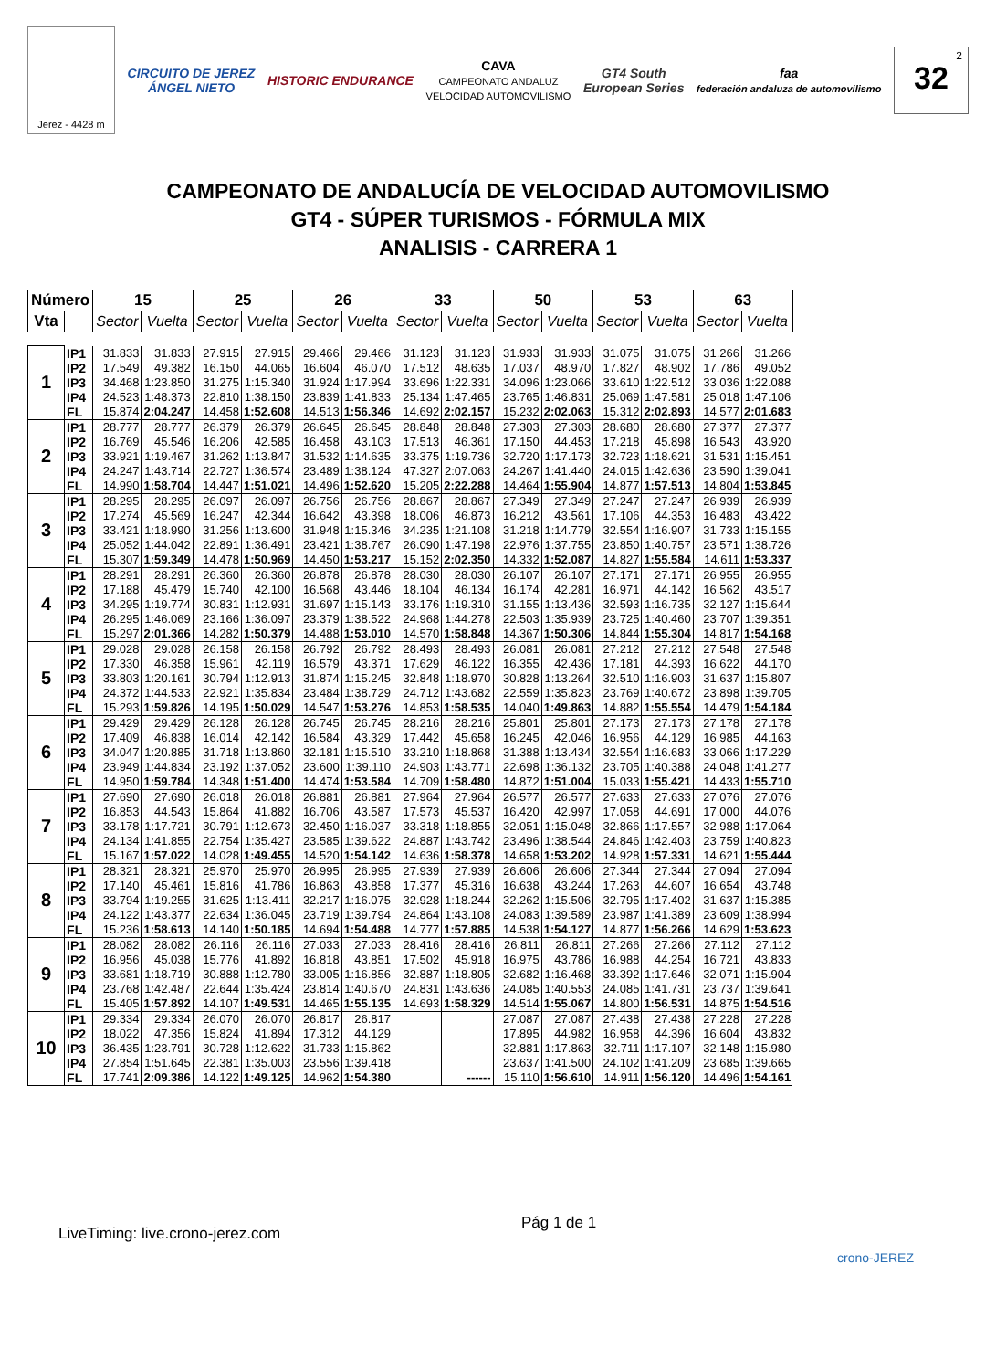Jerez - 4428 m
CIRCUITO DE JEREZ
ÁNGEL NIETO
HISTORIC ENDURANCE
CAVA
CAMPEONATO ANDALUZ
VELOCIDAD AUTOMOVILISMO
GT4 South
European Series
faa
federación andaluza de automovilismo
2
32
CAMPEONATO DE ANDALUCÍA DE VELOCIDAD AUTOMOVILISMO
GT4 - SÚPER TURISMOS - FÓRMULA MIX
ANALISIS - CARRERA 1
| Número | | 15 | | 25 | | 26 | | 33 | | 50 | | 53 | | 63 | |
| --- | --- | --- | --- | --- | --- | --- | --- | --- | --- | --- | --- | --- | --- | --- | --- |
| Vta | | Sector | Vuelta | Sector | Vuelta | Sector | Vuelta | Sector | Vuelta | Sector | Vuelta | Sector | Vuelta | Sector | Vuelta |
| 1 | IP1 | 31.833 | 31.833 | 27.915 | 27.915 | 29.466 | 29.466 | 31.123 | 31.123 | 31.933 | 31.933 | 31.075 | 31.075 | 31.266 | 31.266 |
| | IP2 | 17.549 | 49.382 | 16.150 | 44.065 | 16.604 | 46.070 | 17.512 | 48.635 | 17.037 | 48.970 | 17.827 | 48.902 | 17.786 | 49.052 |
| | IP3 | 34.468 | 1:23.850 | 31.275 | 1:15.340 | 31.924 | 1:17.994 | 33.696 | 1:22.331 | 34.096 | 1:23.066 | 33.610 | 1:22.512 | 33.036 | 1:22.088 |
| | IP4 | 24.523 | 1:48.373 | 22.810 | 1:38.150 | 23.839 | 1:41.833 | 25.134 | 1:47.465 | 23.765 | 1:46.831 | 25.069 | 1:47.581 | 25.018 | 1:47.106 |
| | FL | 15.874 | 2:04.247 | 14.458 | 1:52.608 | 14.513 | 1:56.346 | 14.692 | 2:02.157 | 15.232 | 2:02.063 | 15.312 | 2:02.893 | 14.577 | 2:01.683 |
| 2 | IP1 | 28.777 | 28.777 | 26.379 | 26.379 | 26.645 | 26.645 | 28.848 | 28.848 | 27.303 | 27.303 | 28.680 | 28.680 | 27.377 | 27.377 |
| | IP2 | 16.769 | 45.546 | 16.206 | 42.585 | 16.458 | 43.103 | 17.513 | 46.361 | 17.150 | 44.453 | 17.218 | 45.898 | 16.543 | 43.920 |
| | IP3 | 33.921 | 1:19.467 | 31.262 | 1:13.847 | 31.532 | 1:14.635 | 33.375 | 1:19.736 | 32.720 | 1:17.173 | 32.723 | 1:18.621 | 31.531 | 1:15.451 |
| | IP4 | 24.247 | 1:43.714 | 22.727 | 1:36.574 | 23.489 | 1:38.124 | 47.327 | 2:07.063 | 24.267 | 1:41.440 | 24.015 | 1:42.636 | 23.590 | 1:39.041 |
| | FL | 14.990 | 1:58.704 | 14.447 | 1:51.021 | 14.496 | 1:52.620 | 15.205 | 2:22.288 | 14.464 | 1:55.904 | 14.877 | 1:57.513 | 14.804 | 1:53.845 |
| 3 | IP1 | 28.295 | 28.295 | 26.097 | 26.097 | 26.756 | 26.756 | 28.867 | 28.867 | 27.349 | 27.349 | 27.247 | 27.247 | 26.939 | 26.939 |
| | IP2 | 17.274 | 45.569 | 16.247 | 42.344 | 16.642 | 43.398 | 18.006 | 46.873 | 16.212 | 43.561 | 17.106 | 44.353 | 16.483 | 43.422 |
| | IP3 | 33.421 | 1:18.990 | 31.256 | 1:13.600 | 31.948 | 1:15.346 | 34.235 | 1:21.108 | 31.218 | 1:14.779 | 32.554 | 1:16.907 | 31.733 | 1:15.155 |
| | IP4 | 25.052 | 1:44.042 | 22.891 | 1:36.491 | 23.421 | 1:38.767 | 26.090 | 1:47.198 | 22.976 | 1:37.755 | 23.850 | 1:40.757 | 23.571 | 1:38.726 |
| | FL | 15.307 | 1:59.349 | 14.478 | 1:50.969 | 14.450 | 1:53.217 | 15.152 | 2:02.350 | 14.332 | 1:52.087 | 14.827 | 1:55.584 | 14.611 | 1:53.337 |
| 4 | IP1 | 28.291 | 28.291 | 26.360 | 26.360 | 26.878 | 26.878 | 28.030 | 28.030 | 26.107 | 26.107 | 27.171 | 27.171 | 26.955 | 26.955 |
| | IP2 | 17.188 | 45.479 | 15.740 | 42.100 | 16.568 | 43.446 | 18.104 | 46.134 | 16.174 | 42.281 | 16.971 | 44.142 | 16.562 | 43.517 |
| | IP3 | 34.295 | 1:19.774 | 30.831 | 1:12.931 | 31.697 | 1:15.143 | 33.176 | 1:19.310 | 31.155 | 1:13.436 | 32.593 | 1:16.735 | 32.127 | 1:15.644 |
| | IP4 | 26.295 | 1:46.069 | 23.166 | 1:36.097 | 23.379 | 1:38.522 | 24.968 | 1:44.278 | 22.503 | 1:35.939 | 23.725 | 1:40.460 | 23.707 | 1:39.351 |
| | FL | 15.297 | 2:01.366 | 14.282 | 1:50.379 | 14.488 | 1:53.010 | 14.570 | 1:58.848 | 14.367 | 1:50.306 | 14.844 | 1:55.304 | 14.817 | 1:54.168 |
| 5 | IP1 | 29.028 | 29.028 | 26.158 | 26.158 | 26.792 | 26.792 | 28.493 | 28.493 | 26.081 | 26.081 | 27.212 | 27.212 | 27.548 | 27.548 |
| | IP2 | 17.330 | 46.358 | 15.961 | 42.119 | 16.579 | 43.371 | 17.629 | 46.122 | 16.355 | 42.436 | 17.181 | 44.393 | 16.622 | 44.170 |
| | IP3 | 33.803 | 1:20.161 | 30.794 | 1:12.913 | 31.874 | 1:15.245 | 32.848 | 1:18.970 | 30.828 | 1:13.264 | 32.510 | 1:16.903 | 31.637 | 1:15.807 |
| | IP4 | 24.372 | 1:44.533 | 22.921 | 1:35.834 | 23.484 | 1:38.729 | 24.712 | 1:43.682 | 22.559 | 1:35.823 | 23.769 | 1:40.672 | 23.898 | 1:39.705 |
| | FL | 15.293 | 1:59.826 | 14.195 | 1:50.029 | 14.547 | 1:53.276 | 14.853 | 1:58.535 | 14.040 | 1:49.863 | 14.882 | 1:55.554 | 14.479 | 1:54.184 |
| 6 | IP1 | 29.429 | 29.429 | 26.128 | 26.128 | 26.745 | 26.745 | 28.216 | 28.216 | 25.801 | 25.801 | 27.173 | 27.173 | 27.178 | 27.178 |
| | IP2 | 17.409 | 46.838 | 16.014 | 42.142 | 16.584 | 43.329 | 17.442 | 45.658 | 16.245 | 42.046 | 16.956 | 44.129 | 16.985 | 44.163 |
| | IP3 | 34.047 | 1:20.885 | 31.718 | 1:13.860 | 32.181 | 1:15.510 | 33.210 | 1:18.868 | 31.388 | 1:13.434 | 32.554 | 1:16.683 | 33.066 | 1:17.229 |
| | IP4 | 23.949 | 1:44.834 | 23.192 | 1:37.052 | 23.600 | 1:39.110 | 24.903 | 1:43.771 | 22.698 | 1:36.132 | 23.705 | 1:40.388 | 24.048 | 1:41.277 |
| | FL | 14.950 | 1:59.784 | 14.348 | 1:51.400 | 14.474 | 1:53.584 | 14.709 | 1:58.480 | 14.872 | 1:51.004 | 15.033 | 1:55.421 | 14.433 | 1:55.710 |
| 7 | IP1 | 27.690 | 27.690 | 26.018 | 26.018 | 26.881 | 26.881 | 27.964 | 27.964 | 26.577 | 26.577 | 27.633 | 27.633 | 27.076 | 27.076 |
| | IP2 | 16.853 | 44.543 | 15.864 | 41.882 | 16.706 | 43.587 | 17.573 | 45.537 | 16.420 | 42.997 | 17.058 | 44.691 | 17.000 | 44.076 |
| | IP3 | 33.178 | 1:17.721 | 30.791 | 1:12.673 | 32.450 | 1:16.037 | 33.318 | 1:18.855 | 32.051 | 1:15.048 | 32.866 | 1:17.557 | 32.988 | 1:17.064 |
| | IP4 | 24.134 | 1:41.855 | 22.754 | 1:35.427 | 23.585 | 1:39.622 | 24.887 | 1:43.742 | 23.496 | 1:38.544 | 24.846 | 1:42.403 | 23.759 | 1:40.823 |
| | FL | 15.167 | 1:57.022 | 14.028 | 1:49.455 | 14.520 | 1:54.142 | 14.636 | 1:58.378 | 14.658 | 1:53.202 | 14.928 | 1:57.331 | 14.621 | 1:55.444 |
| 8 | IP1 | 28.321 | 28.321 | 25.970 | 25.970 | 26.995 | 26.995 | 27.939 | 27.939 | 26.606 | 26.606 | 27.344 | 27.344 | 27.094 | 27.094 |
| | IP2 | 17.140 | 45.461 | 15.816 | 41.786 | 16.863 | 43.858 | 17.377 | 45.316 | 16.638 | 43.244 | 17.263 | 44.607 | 16.654 | 43.748 |
| | IP3 | 33.794 | 1:19.255 | 31.625 | 1:13.411 | 32.217 | 1:16.075 | 32.928 | 1:18.244 | 32.262 | 1:15.506 | 32.795 | 1:17.402 | 31.637 | 1:15.385 |
| | IP4 | 24.122 | 1:43.377 | 22.634 | 1:36.045 | 23.719 | 1:39.794 | 24.864 | 1:43.108 | 24.083 | 1:39.589 | 23.987 | 1:41.389 | 23.609 | 1:38.994 |
| | FL | 15.236 | 1:58.613 | 14.140 | 1:50.185 | 14.694 | 1:54.488 | 14.777 | 1:57.885 | 14.538 | 1:54.127 | 14.877 | 1:56.266 | 14.629 | 1:53.623 |
| 9 | IP1 | 28.082 | 28.082 | 26.116 | 26.116 | 27.033 | 27.033 | 28.416 | 28.416 | 26.811 | 26.811 | 27.266 | 27.266 | 27.112 | 27.112 |
| | IP2 | 16.956 | 45.038 | 15.776 | 41.892 | 16.818 | 43.851 | 17.502 | 45.918 | 16.975 | 43.786 | 16.988 | 44.254 | 16.721 | 43.833 |
| | IP3 | 33.681 | 1:18.719 | 30.888 | 1:12.780 | 33.005 | 1:16.856 | 32.887 | 1:18.805 | 32.682 | 1:16.468 | 33.392 | 1:17.646 | 32.071 | 1:15.904 |
| | IP4 | 23.768 | 1:42.487 | 22.644 | 1:35.424 | 23.814 | 1:40.670 | 24.831 | 1:43.636 | 24.085 | 1:40.553 | 24.085 | 1:41.731 | 23.737 | 1:39.641 |
| | FL | 15.405 | 1:57.892 | 14.107 | 1:49.531 | 14.465 | 1:55.135 | 14.693 | 1:58.329 | 14.514 | 1:55.067 | 14.800 | 1:56.531 | 14.875 | 1:54.516 |
| 10 | IP1 | 29.334 | 29.334 | 26.070 | 26.070 | 26.817 | 26.817 | | | 27.087 | 27.087 | 27.438 | 27.438 | 27.228 | 27.228 |
| | IP2 | 18.022 | 47.356 | 15.824 | 41.894 | 17.312 | 44.129 | | | 17.895 | 44.982 | 16.958 | 44.396 | 16.604 | 43.832 |
| | IP3 | 36.435 | 1:23.791 | 30.728 | 1:12.622 | 31.733 | 1:15.862 | | | 32.881 | 1:17.863 | 32.711 | 1:17.107 | 32.148 | 1:15.980 |
| | IP4 | 27.854 | 1:51.645 | 22.381 | 1:35.003 | 23.556 | 1:39.418 | | | 23.637 | 1:41.500 | 24.102 | 1:41.209 | 23.685 | 1:39.665 |
| | FL | 17.741 | 2:09.386 | 14.122 | 1:49.125 | 14.962 | 1:54.380 | | ------ | 15.110 | 1:56.610 | 14.911 | 1:56.120 | 14.496 | 1:54.161 |
LiveTiming: live.crono-jerez.com
Pág 1 de 1
crono-JEREZ